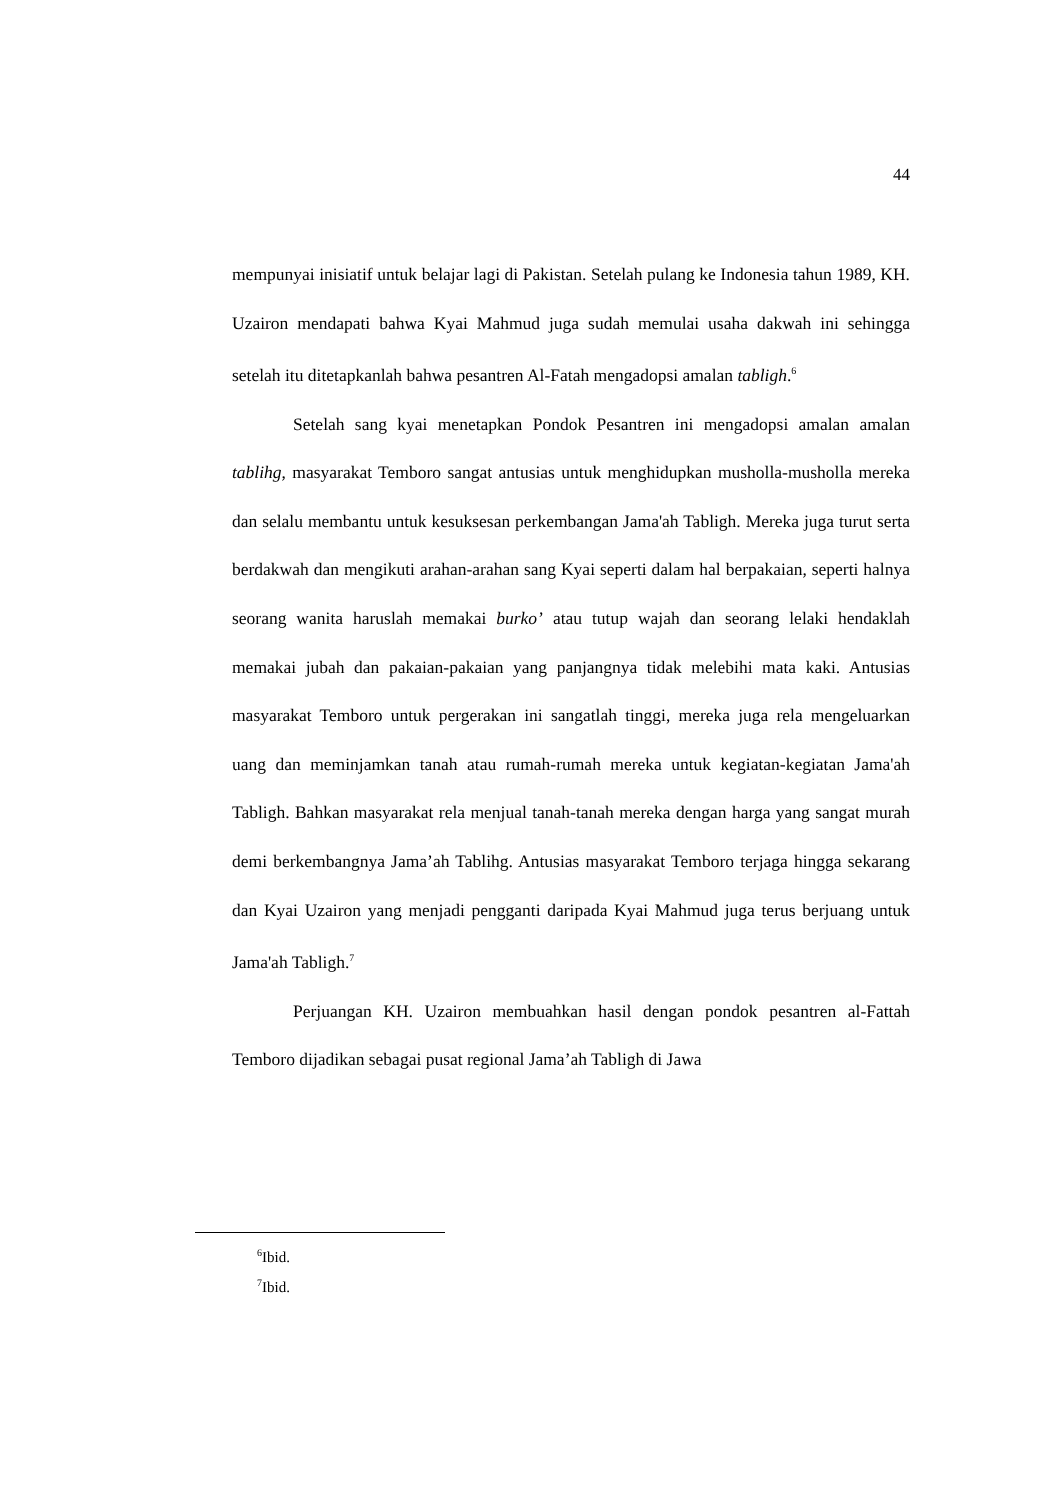44
mempunyai inisiatif untuk belajar lagi di Pakistan. Setelah pulang ke Indonesia tahun 1989, KH. Uzairon mendapati bahwa Kyai Mahmud juga sudah memulai usaha dakwah ini sehingga setelah itu ditetapkanlah bahwa pesantren Al-Fatah mengadopsi amalan tabligh.<sup>6</sup>
Setelah sang kyai menetapkan Pondok Pesantren ini mengadopsi amalan amalan tablihg, masyarakat Temboro sangat antusias untuk menghidupkan musholla-musholla mereka dan selalu membantu untuk kesuksesan perkembangan Jama'ah Tabligh. Mereka juga turut serta berdakwah dan mengikuti arahan-arahan sang Kyai seperti dalam hal berpakaian, seperti halnya seorang wanita haruslah memakai burko’ atau tutup wajah dan seorang lelaki hendaklah memakai jubah dan pakaian-pakaian yang panjangnya tidak melebihi mata kaki. Antusias masyarakat Temboro untuk pergerakan ini sangatlah tinggi, mereka juga rela mengeluarkan uang dan meminjamkan tanah atau rumah-rumah mereka untuk kegiatan-kegiatan Jama'ah Tabligh. Bahkan masyarakat rela menjual tanah-tanah mereka dengan harga yang sangat murah demi berkembangnya Jama’ah Tablihg. Antusias masyarakat Temboro terjaga hingga sekarang dan Kyai Uzairon yang menjadi pengganti daripada Kyai Mahmud juga terus berjuang untuk Jama'ah Tabligh.<sup>7</sup>
Perjuangan KH. Uzairon membuahkan hasil dengan pondok pesantren al-Fattah Temboro dijadikan sebagai pusat regional Jama’ah Tabligh di Jawa
<sup>6</sup> Ibid.
<sup>7</sup> Ibid.